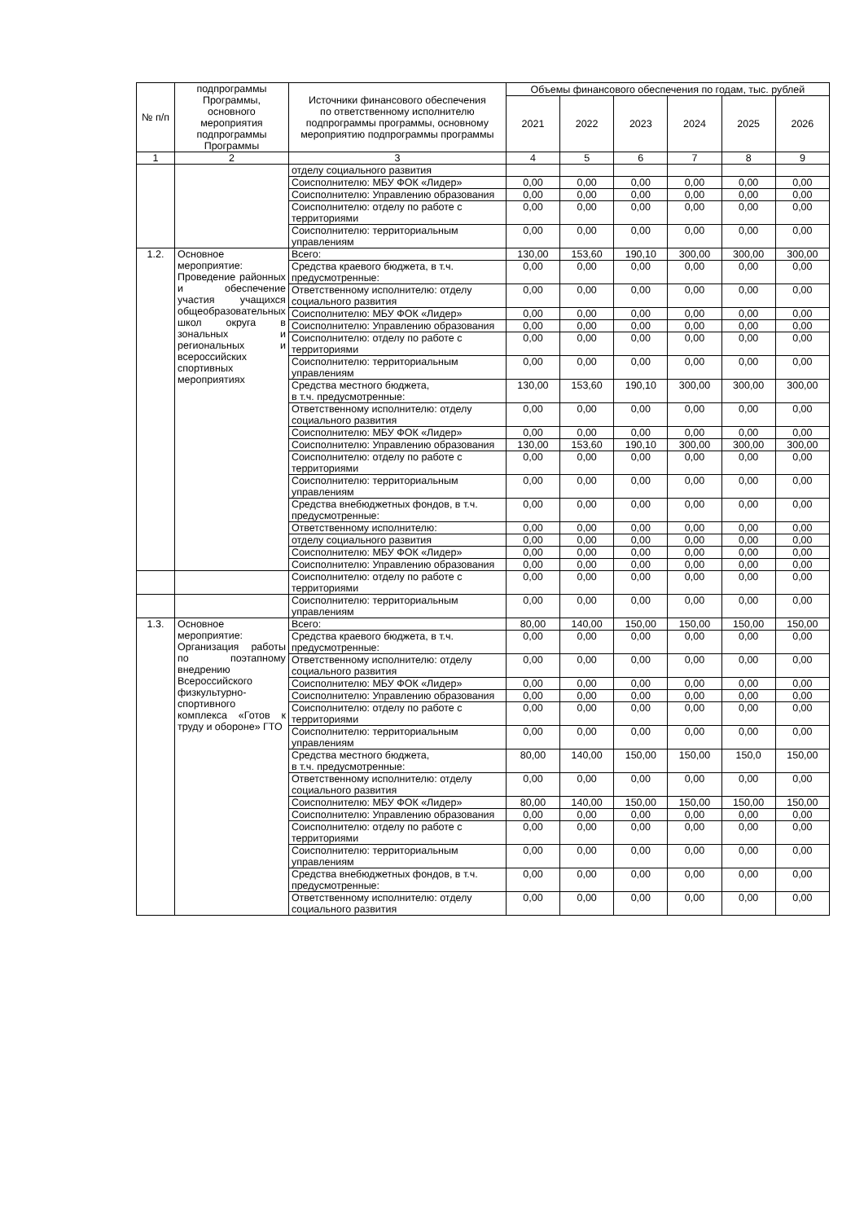| № п/п | подпрограммы Программы, основного мероприятия подпрограммы Программы | Источники финансового обеспечения по ответственному исполнителю подпрограммы программы, основному мероприятию подпрограммы программы | Объемы финансового обеспечения по годам, тыс. рублей | | | | | |
| --- | --- | --- | --- | --- | --- | --- | --- | --- |
| | | | 2021 | 2022 | 2023 | 2024 | 2025 | 2026 |
| 1 | 2 | 3 | 4 | 5 | 6 | 7 | 8 | 9 |
| | | отделу социального развития | | | | | | |
| | | Соисполнителю: МБУ ФОК «Лидер» | 0,00 | 0,00 | 0,00 | 0,00 | 0,00 | 0,00 |
| | | Соисполнителю: Управлению образования | 0,00 | 0,00 | 0,00 | 0,00 | 0,00 | 0,00 |
| | | Соисполнителю: отделу по работе с территориями | 0,00 | 0,00 | 0,00 | 0,00 | 0,00 | 0,00 |
| | | Соисполнителю: территориальным управлениям | 0,00 | 0,00 | 0,00 | 0,00 | 0,00 | 0,00 |
| 1.2. | Основное мероприятие: Проведение районных и обеспечение участия учащихся общеобразовательных школ округа в зональных и региональных и всероссийских спортивных мероприятиях | Всего: | 130,00 | 153,60 | 190,10 | 300,00 | 300,00 | 300,00 |
| | | Средства краевого бюджета, в т.ч. предусмотренные: | 0,00 | 0,00 | 0,00 | 0,00 | 0,00 | 0,00 |
| | | Ответственному исполнителю: отделу социального развития | 0,00 | 0,00 | 0,00 | 0,00 | 0,00 | 0,00 |
| | | Соисполнителю: МБУ ФОК «Лидер» | 0,00 | 0,00 | 0,00 | 0,00 | 0,00 | 0,00 |
| | | Соисполнителю: Управлению образования | 0,00 | 0,00 | 0,00 | 0,00 | 0,00 | 0,00 |
| | | Соисполнителю: отделу по работе с территориями | 0,00 | 0,00 | 0,00 | 0,00 | 0,00 | 0,00 |
| | | Соисполнителю: территориальным управлениям | 0,00 | 0,00 | 0,00 | 0,00 | 0,00 | 0,00 |
| | | Средства местного бюджета, в т.ч. предусмотренные: | 130,00 | 153,60 | 190,10 | 300,00 | 300,00 | 300,00 |
| | | Ответственному исполнителю: отделу социального развития | 0,00 | 0,00 | 0,00 | 0,00 | 0,00 | 0,00 |
| | | Соисполнителю: МБУ ФОК «Лидер» | 0,00 | 0,00 | 0,00 | 0,00 | 0,00 | 0,00 |
| | | Соисполнителю: Управлению образования | 130,00 | 153,60 | 190,10 | 300,00 | 300,00 | 300,00 |
| | | Соисполнителю: отделу по работе с территориями | 0,00 | 0,00 | 0,00 | 0,00 | 0,00 | 0,00 |
| | | Соисполнителю: территориальным управлениям | 0,00 | 0,00 | 0,00 | 0,00 | 0,00 | 0,00 |
| | | Средства внебюджетных фондов, в т.ч. предусмотренные: | 0,00 | 0,00 | 0,00 | 0,00 | 0,00 | 0,00 |
| | | Ответственному исполнителю: | 0,00 | 0,00 | 0,00 | 0,00 | 0,00 | 0,00 |
| | | отделу социального развития | 0,00 | 0,00 | 0,00 | 0,00 | 0,00 | 0,00 |
| | | Соисполнителю: МБУ ФОК «Лидер» | 0,00 | 0,00 | 0,00 | 0,00 | 0,00 | 0,00 |
| | | Соисполнителю: Управлению образования | 0,00 | 0,00 | 0,00 | 0,00 | 0,00 | 0,00 |
| | | Соисполнителю: отделу по работе с территориями | 0,00 | 0,00 | 0,00 | 0,00 | 0,00 | 0,00 |
| | | Соисполнителю: территориальным управлениям | 0,00 | 0,00 | 0,00 | 0,00 | 0,00 | 0,00 |
| 1.3. | Основное мероприятие: Организация работы по поэтапному внедрению Всероссийского физкультурно-спортивного комплекса «Готов к труду и обороне» ГТО | Всего: | 80,00 | 140,00 | 150,00 | 150,00 | 150,00 | 150,00 |
| | | Средства краевого бюджета, в т.ч. предусмотренные: | 0,00 | 0,00 | 0,00 | 0,00 | 0,00 | 0,00 |
| | | Ответственному исполнителю: отделу социального развития | 0,00 | 0,00 | 0,00 | 0,00 | 0,00 | 0,00 |
| | | Соисполнителю: МБУ ФОК «Лидер» | 0,00 | 0,00 | 0,00 | 0,00 | 0,00 | 0,00 |
| | | Соисполнителю: Управлению образования | 0,00 | 0,00 | 0,00 | 0,00 | 0,00 | 0,00 |
| | | Соисполнителю: отделу по работе с территориями | 0,00 | 0,00 | 0,00 | 0,00 | 0,00 | 0,00 |
| | | Соисполнителю: территориальным управлениям | 0,00 | 0,00 | 0,00 | 0,00 | 0,00 | 0,00 |
| | | Средства местного бюджета, в т.ч. предусмотренные: | 80,00 | 140,00 | 150,00 | 150,00 | 150,0 | 150,00 |
| | | Ответственному исполнителю: отделу социального развития | 0,00 | 0,00 | 0,00 | 0,00 | 0,00 | 0,00 |
| | | Соисполнителю: МБУ ФОК «Лидер» | 80,00 | 140,00 | 150,00 | 150,00 | 150,00 | 150,00 |
| | | Соисполнителю: Управлению образования | 0,00 | 0,00 | 0,00 | 0,00 | 0,00 | 0,00 |
| | | Соисполнителю: отделу по работе с территориями | 0,00 | 0,00 | 0,00 | 0,00 | 0,00 | 0,00 |
| | | Соисполнителю: территориальным управлениям | 0,00 | 0,00 | 0,00 | 0,00 | 0,00 | 0,00 |
| | | Средства внебюджетных фондов, в т.ч. предусмотренные: | 0,00 | 0,00 | 0,00 | 0,00 | 0,00 | 0,00 |
| | | Ответственному исполнителю: отделу социального развития | 0,00 | 0,00 | 0,00 | 0,00 | 0,00 | 0,00 |